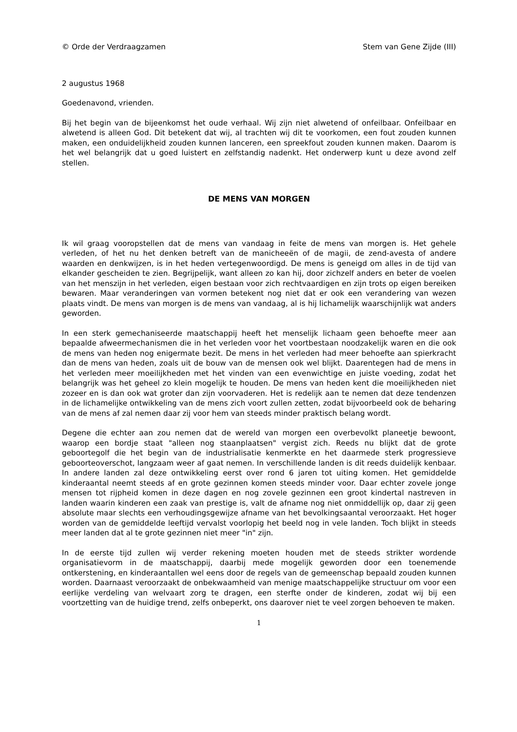© Orde der Verdraagzamen Stem van Gene Zijde (III)
2 augustus 1968
Goedenavond, vrienden.
Bij het begin van de bijeenkomst het oude verhaal. Wij zijn niet alwetend of onfeilbaar. Onfeilbaar en alwetend is alleen God. Dit betekent dat wij, al trachten wij dit te voorkomen, een fout zouden kunnen maken, een onduidelijkheid zouden kunnen lanceren, een spreekfout zouden kunnen maken. Daarom is het wel belangrijk dat u goed luistert en zelfstandig nadenkt. Het onderwerp kunt u deze avond zelf stellen.
DE MENS VAN MORGEN
Ik wil graag vooropstellen dat de mens van vandaag in feite de mens van morgen is. Het gehele verleden, of het nu het denken betreft van de manicheeën of de magii, de zend-avesta of andere waarden en denkwijzen, is in het heden vertegenwoordigd. De mens is geneigd om alles in de tijd van elkander gescheiden te zien. Begrijpelijk, want alleen zo kan hij, door zichzelf anders en beter de voelen van het menszijn in het verleden, eigen bestaan voor zich rechtvaardigen en zijn trots op eigen bereiken bewaren. Maar veranderingen van vormen betekent nog niet dat er ook een verandering van wezen plaats vindt. De mens van morgen is de mens van vandaag, al is hij lichamelijk waarschijnlijk wat anders geworden.
In een sterk gemechaniseerde maatschappij heeft het menselijk lichaam geen behoefte meer aan bepaalde afweermechanismen die in het verleden voor het voortbestaan noodzakelijk waren en die ook de mens van heden nog enigermate bezit. De mens in het verleden had meer behoefte aan spierkracht dan de mens van heden, zoals uit de bouw van de mensen ook wel blijkt. Daarentegen had de mens in het verleden meer moeilijkheden met het vinden van een evenwichtige en juiste voeding, zodat het belangrijk was het geheel zo klein mogelijk te houden. De mens van heden kent die moeilijkheden niet zozeer en is dan ook wat groter dan zijn voorvaderen. Het is redelijk aan te nemen dat deze tendenzen in de lichamelijke ontwikkeling van de mens zich voort zullen zetten, zodat bijvoorbeeld ook de beharing van de mens af zal nemen daar zij voor hem van steeds minder praktisch belang wordt.
Degene die echter aan zou nemen dat de wereld van morgen een overbevolkt planeetje bewoont, waarop een bordje staat "alleen nog staanplaatsen" vergist zich. Reeds nu blijkt dat de grote geboortegolf die het begin van de industrialisatie kenmerkte en het daarmede sterk progressieve geboorteoverschot, langzaam weer af gaat nemen. In verschillende landen is dit reeds duidelijk kenbaar. In andere landen zal deze ontwikkeling eerst over rond 6 jaren tot uiting komen. Het gemiddelde kinderaantal neemt steeds af en grote gezinnen komen steeds minder voor. Daar echter zovele jonge mensen tot rijpheid komen in deze dagen en nog zovele gezinnen een groot kindertal nastreven in landen waarin kinderen een zaak van prestige is, valt de afname nog niet onmiddellijk op, daar zij geen absolute maar slechts een verhoudingsgewijze afname van het bevolkingsaantal veroorzaakt. Het hoger worden van de gemiddelde leeftijd vervalst voorlopig het beeld nog in vele landen. Toch blijkt in steeds meer landen dat al te grote gezinnen niet meer "in" zijn.
In de eerste tijd zullen wij verder rekening moeten houden met de steeds strikter wordende organisatievorm in de maatschappij, daarbij mede mogelijk geworden door een toenemende ontkerstening, en kinderaantallen wel eens door de regels van de gemeenschap bepaald zouden kunnen worden. Daarnaast veroorzaakt de onbekwaamheid van menige maatschappelijke structuur om voor een eerlijke verdeling van welvaart zorg te dragen, een sterfte onder de kinderen, zodat wij bij een voortzetting van de huidige trend, zelfs onbeperkt, ons daarover niet te veel zorgen behoeven te maken.
1